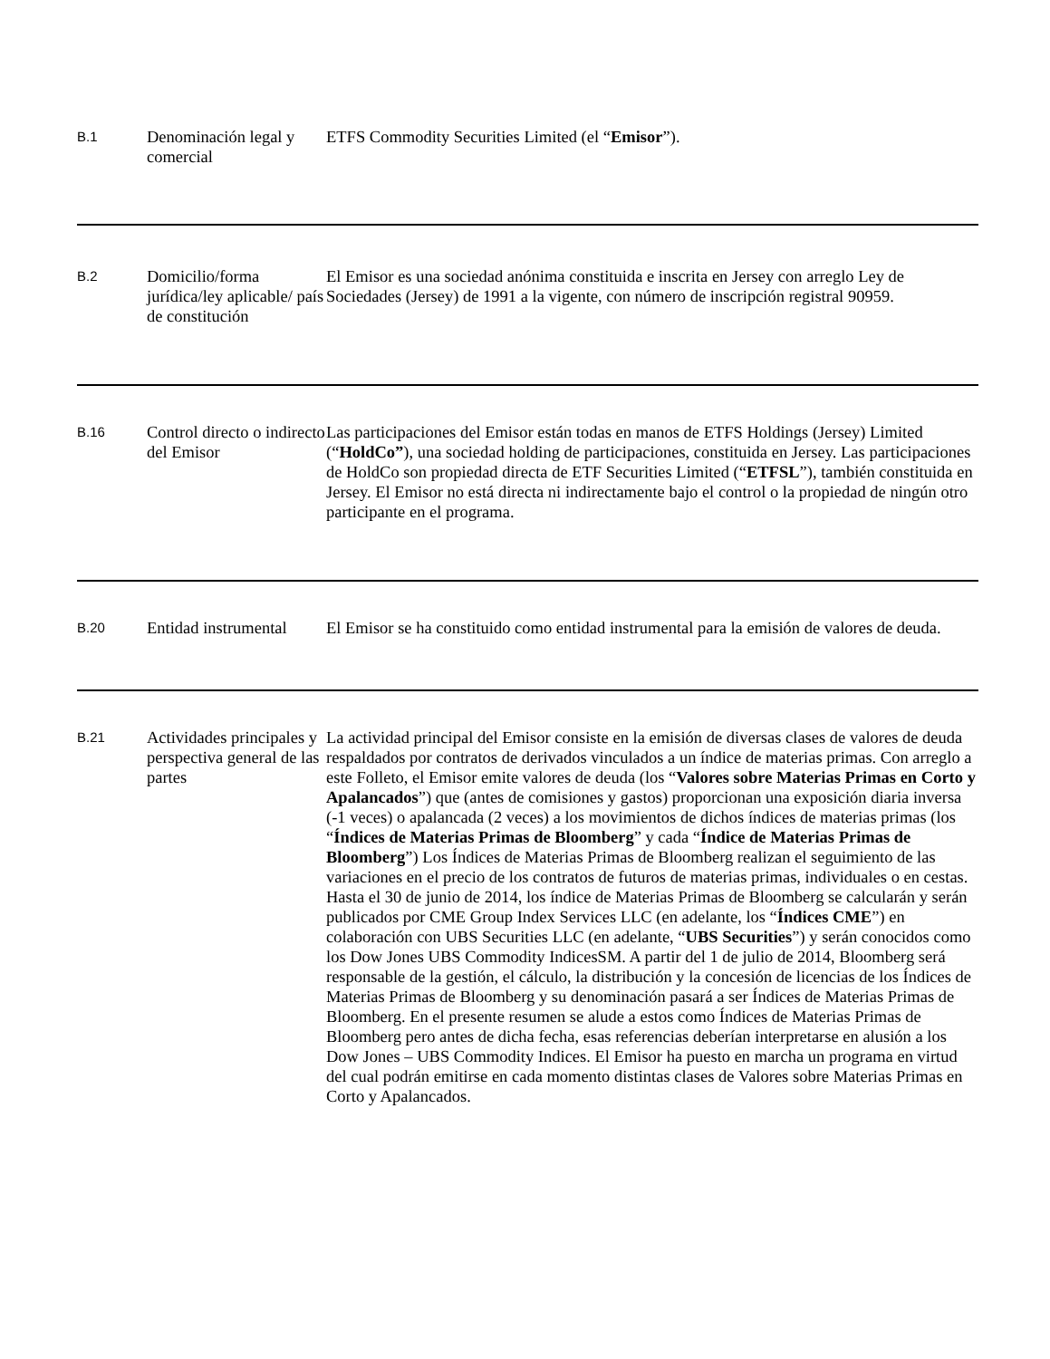| B.1 | Denominación legal y comercial | ETFS Commodity Securities Limited (el “ Emisor ”). |
| B.2 | Domicilio/forma jurídica/ley aplicable/ país de constitución | El Emisor es una sociedad anónima constituida e inscrita en Jersey con arreglo Ley de Sociedades (Jersey) de 1991 a la vigente, con número de inscripción registral 90959. |
| B.16 | Control directo o indirecto del Emisor | Las participaciones del Emisor están todas en manos de ETFS Holdings (Jersey) Limited (“ HoldCo” ), una sociedad holding de participaciones, constituida en Jersey. Las participaciones de HoldCo son propiedad directa de ETF Securities Limited (“ ETFSL ”), también constituida en Jersey. El Emisor no está directa ni indirectamente bajo el control o la propiedad de ningún otro participante en el programa. |
| B.20 | Entidad instrumental | El Emisor se ha constituido como entidad instrumental para la emisión de valores de deuda. |
| B.21 | Actividades principales y perspectiva general de las partes | La actividad principal del Emisor consiste en la emisión de diversas clases de valores de deuda respaldados por contratos de derivados vinculados a un índice de materias primas. Con arreglo a este Folleto, el Emisor emite valores de deuda (los “ Valores sobre Materias Primas en Corto y Apalancados ”) que (antes de comisiones y gastos) proporcionan una exposición diaria inversa (-1 veces) o apalancada (2 veces) a los movimientos de dichos índices de materias primas (los “ Índices de Materias Primas de Bloomberg ” y cada “ Índice de Materias Primas de Bloomberg ”) Los Índices de Materias Primas de Bloomberg realizan el seguimiento de las variaciones en el precio de los contratos de futuros de materias primas, individuales o en cestas. Hasta el 30 de junio de 2014, los índice de Materias Primas de Bloomberg se calcularán y serán publicados por CME Group Index Services LLC (en adelante, los “ Índices CME ”) en colaboración con UBS Securities LLC (en adelante, “ UBS Securities ”) y serán conocidos como los Dow Jones UBS Commodity IndicesSM. A partir del 1 de julio de 2014, Bloomberg será responsable de la gestión, el cálculo, la distribución y la concesión de licencias de los Índices de Materias Primas de Bloomberg y su denominación pasará a ser Índices de Materias Primas de Bloomberg. En el presente resumen se alude a estos como Índices de Materias Primas de Bloomberg pero antes de dicha fecha, esas referencias deberían interpretarse en alusión a los Dow Jones – UBS Commodity Indices. El Emisor ha puesto en marcha un programa en virtud del cual podrán emitirse en cada momento distintas clases de Valores sobre Materias Primas en Corto y Apalancados. |